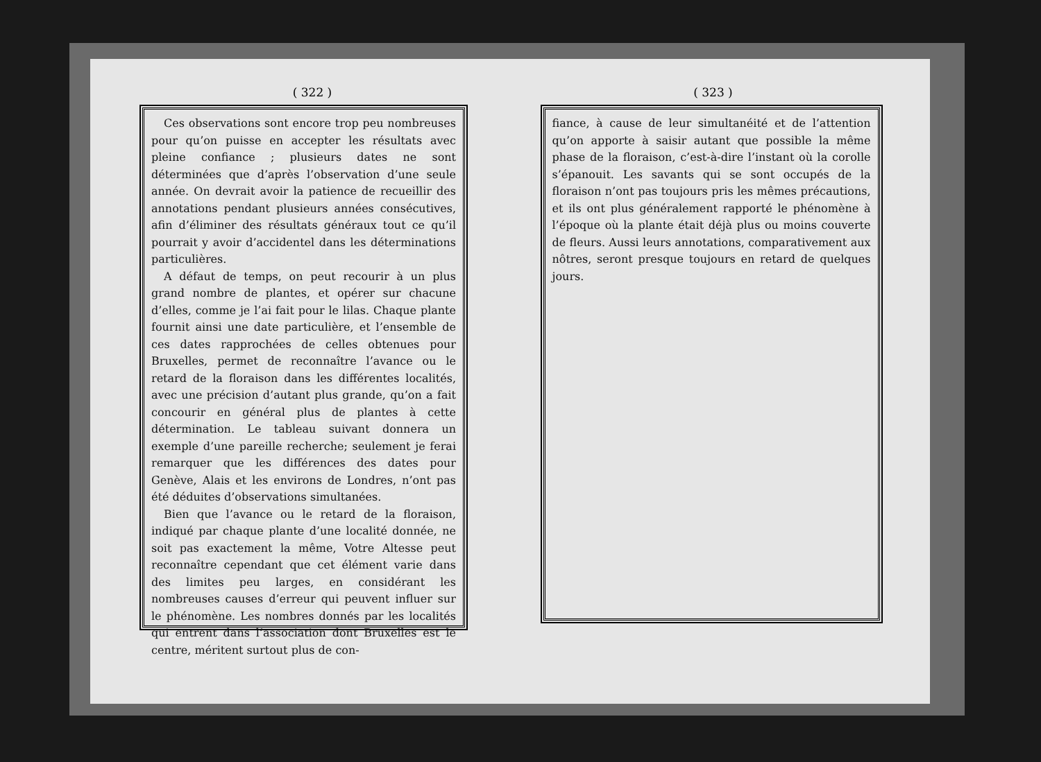( 322 )
Ces observations sont encore trop peu nombreuses pour qu’on puisse en accepter les résultats avec pleine confiance ; plusieurs dates ne sont déterminées que d’après l’observation d’une seule année. On devrait avoir la patience de recueillir des annotations pendant plusieurs années consécutives, afin d’éliminer des résultats généraux tout ce qu’il pourrait y avoir d’accidentel dans les déterminations particulières.
A défaut de temps, on peut recourir à un plus grand nombre de plantes, et opérer sur chacune d’elles, comme je l’ai fait pour le lilas. Chaque plante fournit ainsi une date particulière, et l’ensemble de ces dates rapprochées de celles obtenues pour Bruxelles, permet de reconnaître l’avance ou le retard de la floraison dans les différentes localités, avec une précision d’autant plus grande, qu’on a fait concourir en général plus de plantes à cette détermination. Le tableau suivant donnera un exemple d’une pareille recherche; seulement je ferai remarquer que les différences des dates pour Genève, Alais et les environs de Londres, n’ont pas été déduites d’observations simultanées.
Bien que l’avance ou le retard de la floraison, indiqué par chaque plante d’une localité donnée, ne soit pas exactement la même, Votre Altesse peut reconnaître cependant que cet élément varie dans des limites peu larges, en considérant les nombreuses causes d’erreur qui peuvent influer sur le phénomène. Les nombres donnés par les localités qui entrent dans l’association dont Bruxelles est le centre, méritent surtout plus de con-
( 323 )
fiance, à cause de leur simultanéité et de l’attention qu’on apporte à saisir autant que possible la même phase de la floraison, c’est-à-dire l’instant où la corolle s’épanouit. Les savants qui se sont occupés de la floraison n’ont pas toujours pris les mêmes précautions, et ils ont plus généralement rapporté le phénomène à l’époque où la plante était déjà plus ou moins couverte de fleurs. Aussi leurs annotations, comparativement aux nôtres, seront presque toujours en retard de quelques jours.